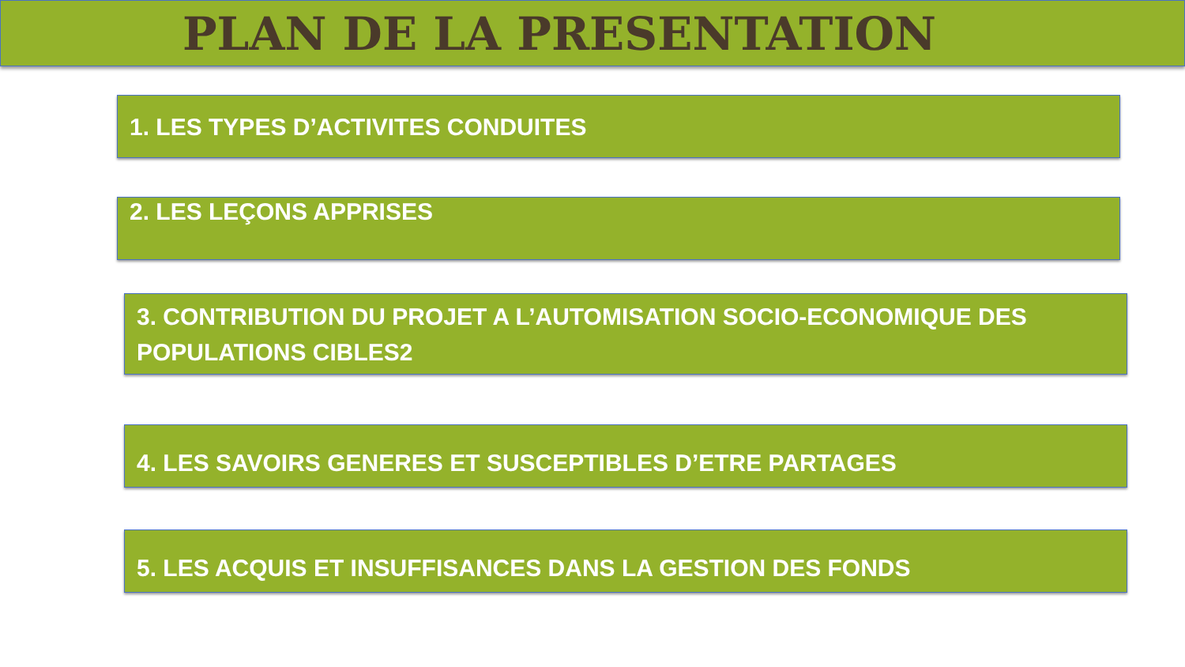PLAN DE LA PRESENTATION
1. LES TYPES D’ACTIVITES CONDUITES
2. LES LEÇONS APPRISES
3. CONTRIBUTION DU PROJET A L’AUTOMISATION SOCIO-ECONOMIQUE DES POPULATIONS CIBLES2
4. LES SAVOIRS GENERES ET SUSCEPTIBLES D’ETRE PARTAGES
5. LES ACQUIS ET INSUFFISANCES DANS LA GESTION DES FONDS